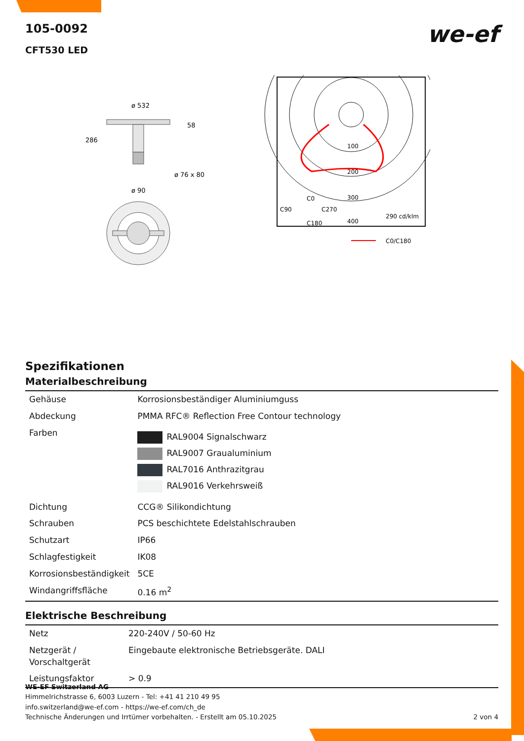we-ef
105-0092
CFT530 LED
ø 532
58
286
ø 76 x 80
ø 90
100
200
300
400
C90
C270
C0
C180
290 cd/klm
C0/C180
Spezifikationen
Materialbeschreibung
| Gehäuse | Korrosionsbeständiger Aluminiumguss |
| Abdeckung | PMMA RFC® Reflection Free Contour technology |
| Farben | RAL9004 Signalschwarz RAL9007 Graualuminium RAL7016 Anthrazitgrau RAL9016 Verkehrsweiß |
| Dichtung | CCG® Silikondichtung |
| Schrauben | PCS beschichtete Edelstahlschrauben |
| Schutzart | IP66 |
| Schlagfestigkeit | IK08 |
| Korrosionsbeständigkeit | 5CE |
| Windangriffsfläche | 0.16 m<sup>2</sup> |
Elektrische Beschreibung
| Netz | 220-240V / 50-60 Hz |
| Netzgerät / Vorschaltgerät | Eingebaute elektronische Betriebsgeräte. DALI |
| Leistungsfaktor | > 0.9 |
WE-EF Switzerland AG
Himmelrichstrasse 6, 6003 Luzern - Tel: +41 41 210 49 95
info.switzerland@we-ef.com - https://we-ef.com/ch_de
Technische Änderungen und Irrtümer vorbehalten. - Erstellt am 05.10.2025 2 von 4